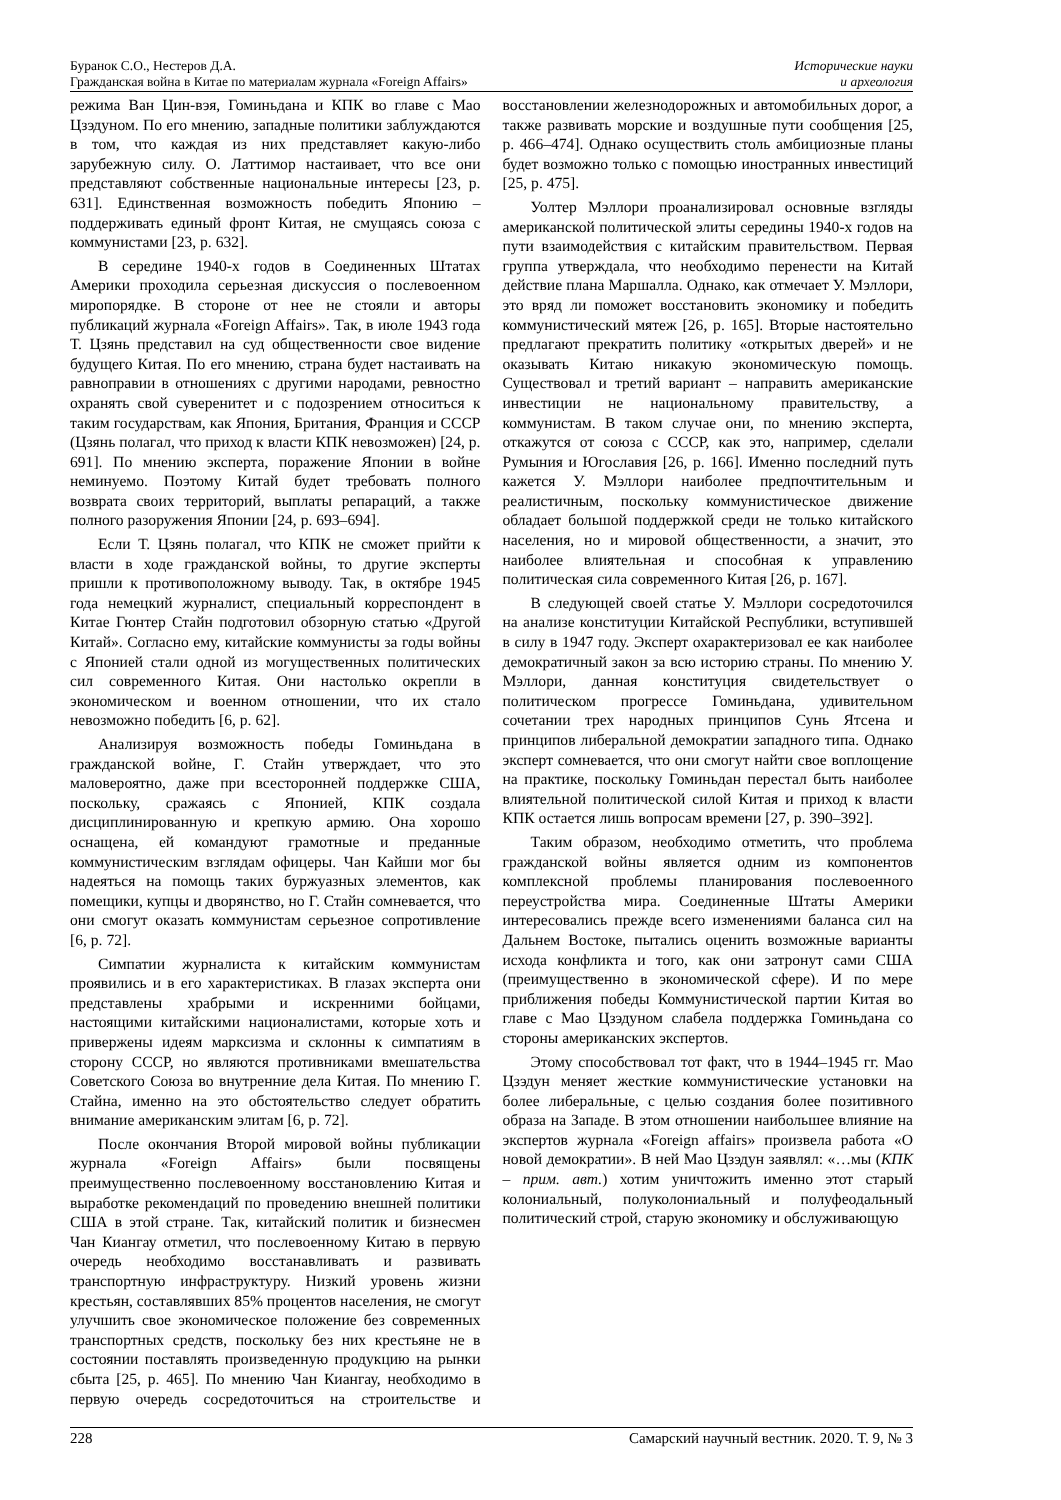Буранок С.О., Нестеров Д.А.
Гражданская война в Китае по материалам журнала «Foreign Affairs»
Исторические науки
и археология
режима Ван Цин-вэя, Гоминьдана и КПК во главе с Мао Цзэдуном. По его мнению, западные политики заблуждаются в том, что каждая из них представляет какую-либо зарубежную силу. О. Латтимор настаивает, что все они представляют собственные национальные интересы [23, p. 631]. Единственная возможность победить Японию – поддерживать единый фронт Китая, не смущаясь союза с коммунистами [23, p. 632].
В середине 1940-х годов в Соединенных Штатах Америки проходила серьезная дискуссия о послевоенном миропорядке. В стороне от нее не стояли и авторы публикаций журнала «Foreign Affairs». Так, в июле 1943 года Т. Цзянь представил на суд общественности свое видение будущего Китая. По его мнению, страна будет настаивать на равноправии в отношениях с другими народами, ревностно охранять свой суверенитет и с подозрением относиться к таким государствам, как Япония, Британия, Франция и СССР (Цзянь полагал, что приход к власти КПК невозможен) [24, p. 691]. По мнению эксперта, поражение Японии в войне неминуемо. Поэтому Китай будет требовать полного возврата своих территорий, выплаты репараций, а также полного разоружения Японии [24, p. 693–694].
Если Т. Цзянь полагал, что КПК не сможет прийти к власти в ходе гражданской войны, то другие эксперты пришли к противоположному выводу. Так, в октябре 1945 года немецкий журналист, специальный корреспондент в Китае Гюнтер Стайн подготовил обзорную статью «Другой Китай». Согласно ему, китайские коммунисты за годы войны с Японией стали одной из могущественных политических сил современного Китая. Они настолько окрепли в экономическом и военном отношении, что их стало невозможно победить [6, p. 62].
Анализируя возможность победы Гоминьдана в гражданской войне, Г. Стайн утверждает, что это маловероятно, даже при всесторонней поддержке США, поскольку, сражаясь с Японией, КПК создала дисциплинированную и крепкую армию. Она хорошо оснащена, ей командуют грамотные и преданные коммунистическим взглядам офицеры. Чан Кайши мог бы надеяться на помощь таких буржуазных элементов, как помещики, купцы и дворянство, но Г. Стайн сомневается, что они смогут оказать коммунистам серьезное сопротивление [6, p. 72].
Симпатии журналиста к китайским коммунистам проявились и в его характеристиках. В глазах эксперта они представлены храбрыми и искренними бойцами, настоящими китайскими националистами, которые хоть и привержены идеям марксизма и склонны к симпатиям в сторону СССР, но являются противниками вмешательства Советского Союза во внутренние дела Китая. По мнению Г. Стайна, именно на это обстоятельство следует обратить внимание американским элитам [6, p. 72].
После окончания Второй мировой войны публикации журнала «Foreign Affairs» были посвящены преимущественно послевоенному восстановлению Китая и выработке рекомендаций по проведению внешней политики США в этой стране. Так, китайский политик и бизнесмен Чан Киангау отметил, что послевоенному Китаю в первую очередь необходимо восстанавливать и развивать транспортную инфраструктуру. Низкий уровень жизни крестьян, составлявших 85% процентов населения, не смогут улучшить свое экономическое положение без современных транспортных средств, поскольку без них крестьяне не в состоянии поставлять произведенную продукцию на рынки сбыта [25, p. 465]. По мнению Чан Киангау, необходимо в первую очередь сосредоточиться на строительстве и восстановлении железнодорожных и автомобильных дорог, а также развивать морские и воздушные пути сообщения [25, p. 466–474]. Однако осуществить столь амбициозные планы будет возможно только с помощью иностранных инвестиций [25, p. 475].
Уолтер Мэллори проанализировал основные взгляды американской политической элиты середины 1940-х годов на пути взаимодействия с китайским правительством. Первая группа утверждала, что необходимо перенести на Китай действие плана Маршалла. Однако, как отмечает У. Мэллори, это вряд ли поможет восстановить экономику и победить коммунистический мятеж [26, p. 165]. Вторые настоятельно предлагают прекратить политику «открытых дверей» и не оказывать Китаю никакую экономическую помощь. Существовал и третий вариант – направить американские инвестиции не национальному правительству, а коммунистам. В таком случае они, по мнению эксперта, откажутся от союза с СССР, как это, например, сделали Румыния и Югославия [26, p. 166]. Именно последний путь кажется У. Мэллори наиболее предпочтительным и реалистичным, поскольку коммунистическое движение обладает большой поддержкой среди не только китайского населения, но и мировой общественности, а значит, это наиболее влиятельная и способная к управлению политическая сила современного Китая [26, p. 167].
В следующей своей статье У. Мэллори сосредоточился на анализе конституции Китайской Республики, вступившей в силу в 1947 году. Эксперт охарактеризовал ее как наиболее демократичный закон за всю историю страны. По мнению У. Мэллори, данная конституция свидетельствует о политическом прогрессе Гоминьдана, удивительном сочетании трех народных принципов Сунь Ятсена и принципов либеральной демократии западного типа. Однако эксперт сомневается, что они смогут найти свое воплощение на практике, поскольку Гоминьдан перестал быть наиболее влиятельной политической силой Китая и приход к власти КПК остается лишь вопросам времени [27, p. 390–392].
Таким образом, необходимо отметить, что проблема гражданской войны является одним из компонентов комплексной проблемы планирования послевоенного переустройства мира. Соединенные Штаты Америки интересовались прежде всего изменениями баланса сил на Дальнем Востоке, пытались оценить возможные варианты исхода конфликта и того, как они затронут сами США (преимущественно в экономической сфере). И по мере приближения победы Коммунистической партии Китая во главе с Мао Цзэдуном слабела поддержка Гоминьдана со стороны американских экспертов.
Этому способствовал тот факт, что в 1944–1945 гг. Мао Цзэдун меняет жесткие коммунистические установки на более либеральные, с целью создания более позитивного образа на Западе. В этом отношении наибольшее влияние на экспертов журнала «Foreign affairs» произвела работа «О новой демократии». В ней Мао Цзэдун заявлял: «…мы (КПК – прим. авт.) хотим уничтожить именно этот старый колониальный, полуколониальный и полуфеодальный политический строй, старую экономику и обслуживающую
228 Самарский научный вестник. 2020. Т. 9, № 3